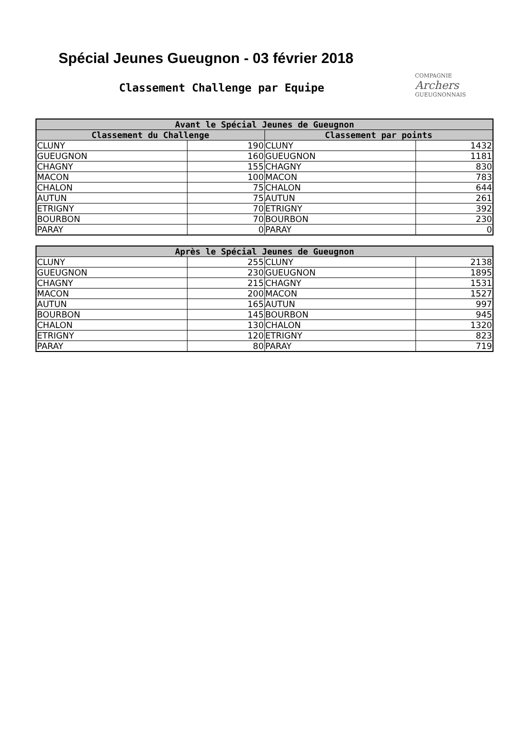Spécial Jeunes Gueugnon - 03 février 2018
Classement Challenge par Equipe
COMPAGNIE
Archers
GUEUGNONNAIS
| Avant le Spécial Jeunes de Gueugnon | | | |
| --- | --- | --- | --- |
| Classement du Challenge | | Classement par points | |
| CLUNY | 190 | CLUNY | 1432 |
| GUEUGNON | 160 | GUEUGNON | 1181 |
| CHAGNY | 155 | CHAGNY | 830 |
| MACON | 100 | MACON | 783 |
| CHALON | 75 | CHALON | 644 |
| AUTUN | 75 | AUTUN | 261 |
| ETRIGNY | 70 | ETRIGNY | 392 |
| BOURBON | 70 | BOURBON | 230 |
| PARAY | 0 | PARAY | 0 |
| Après le Spécial Jeunes de Gueugnon | | | |
| --- | --- | --- | --- |
| CLUNY | 255 | CLUNY | 2138 |
| GUEUGNON | 230 | GUEUGNON | 1895 |
| CHAGNY | 215 | CHAGNY | 1531 |
| MACON | 200 | MACON | 1527 |
| AUTUN | 165 | AUTUN | 997 |
| BOURBON | 145 | BOURBON | 945 |
| CHALON | 130 | CHALON | 1320 |
| ETRIGNY | 120 | ETRIGNY | 823 |
| PARAY | 80 | PARAY | 719 |